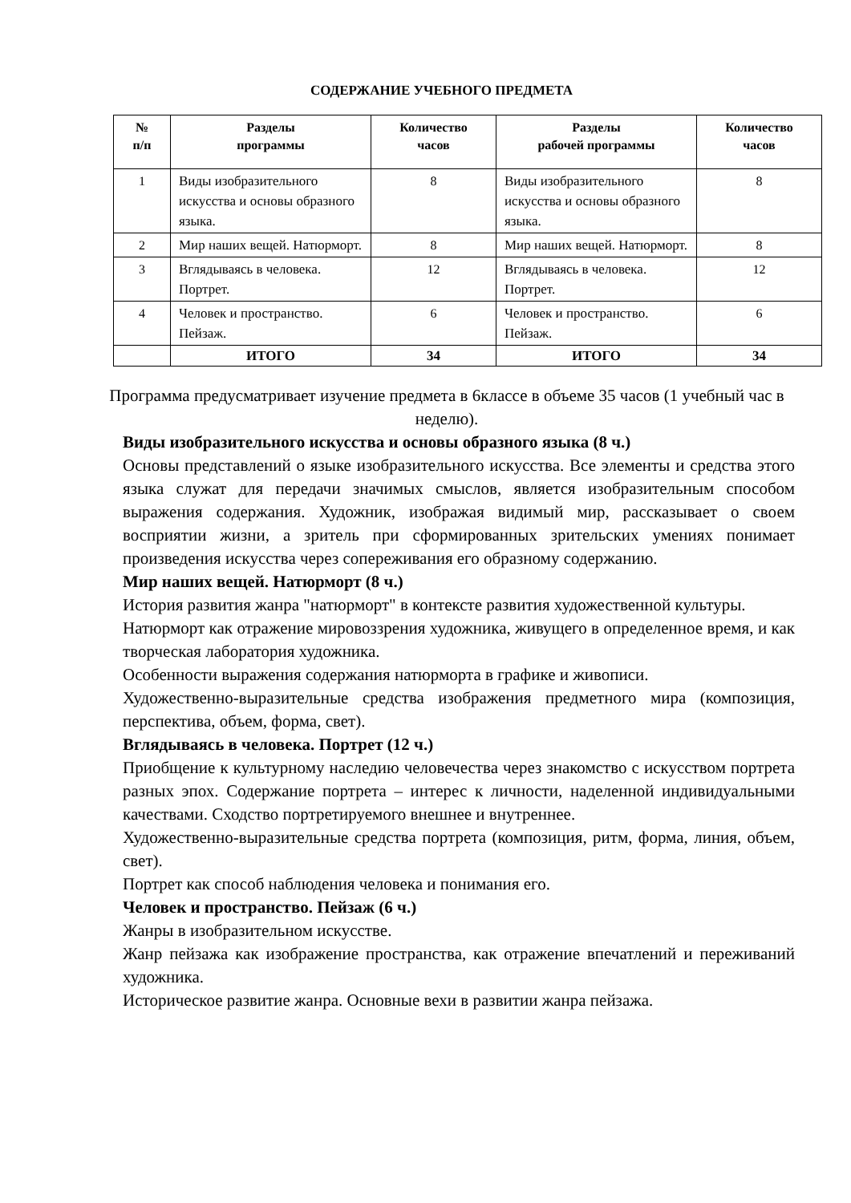СОДЕРЖАНИЕ УЧЕБНОГО ПРЕДМЕТА
| № п/п | Разделы программы | Количество часов | Разделы рабочей программы | Количество часов |
| --- | --- | --- | --- | --- |
| 1 | Виды изобразительного искусства и основы образного языка. | 8 | Виды изобразительного искусства и основы образного языка. | 8 |
| 2 | Мир наших вещей. Натюрморт. | 8 | Мир наших вещей. Натюрморт. | 8 |
| 3 | Вглядываясь в человека. Портрет. | 12 | Вглядываясь в человека. Портрет. | 12 |
| 4 | Человек и пространство. Пейзаж. | 6 | Человек и пространство. Пейзаж. | 6 |
| | ИТОГО | 34 | ИТОГО | 34 |
Программа предусматривает изучение предмета в 6классе в объеме 35 часов (1 учебный час в неделю).
Виды изобразительного искусства и основы образного языка (8 ч.)
Основы представлений о языке изобразительного искусства. Все элементы и средства этого языка служат для передачи значимых смыслов, является изобразительным способом выражения содержания. Художник, изображая видимый мир, рассказывает о своем восприятии жизни, а зритель при сформированных зрительских умениях понимает произведения искусства через сопереживания его образному содержанию.
Мир наших вещей. Натюрморт (8 ч.)
История развития жанра "натюрморт" в контексте развития художественной культуры.
Натюрморт как отражение мировоззрения художника, живущего в определенное время, и как творческая лаборатория художника.
Особенности выражения содержания натюрморта в графике и живописи.
Художественно-выразительные средства изображения предметного мира (композиция, перспектива, объем, форма, свет).
Вглядываясь в человека. Портрет (12 ч.)
Приобщение к культурному наследию человечества через знакомство с искусством портрета разных эпох. Содержание портрета – интерес к личности, наделенной индивидуальными качествами. Сходство портретируемого внешнее и внутреннее.
Художественно-выразительные средства портрета (композиция, ритм, форма, линия, объем, свет).
Портрет как способ наблюдения человека и понимания его.
Человек и пространство. Пейзаж (6 ч.)
Жанры в изобразительном искусстве.
Жанр пейзажа как изображение пространства, как отражение впечатлений и переживаний художника.
Историческое развитие жанра. Основные вехи в развитии жанра пейзажа.